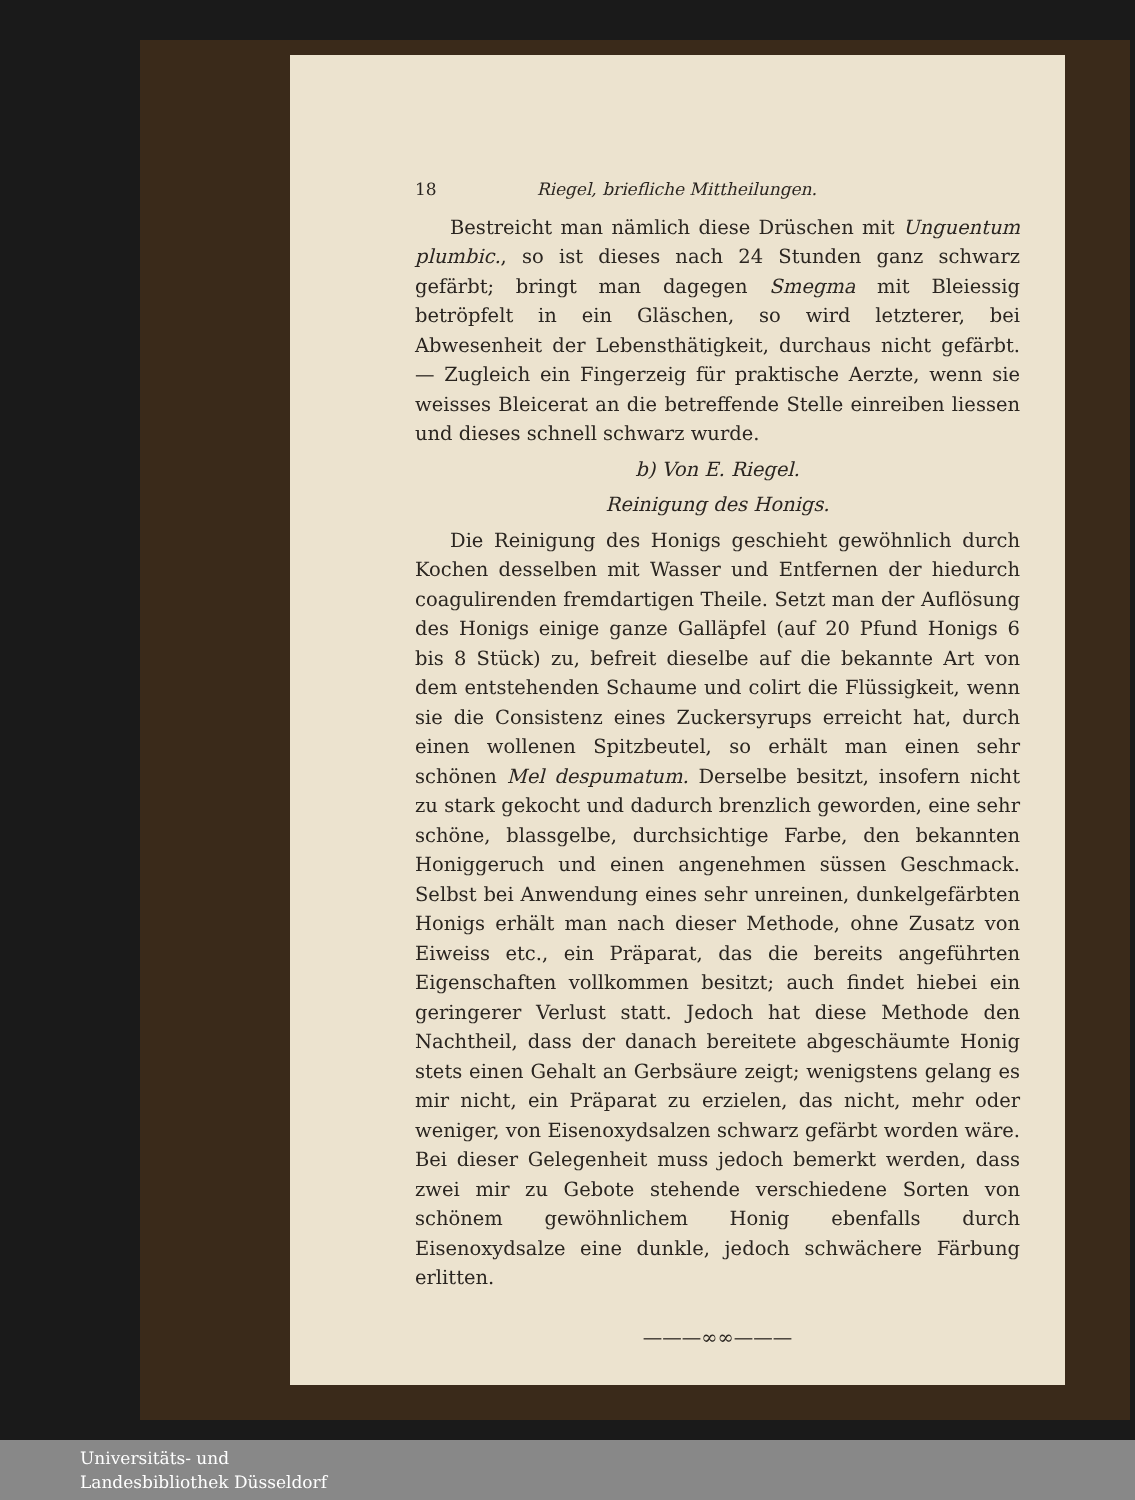18 Riegel, briefliche Mittheilungen.
Bestreicht man nämlich diese Drüschen mit Unguentum plumbic., so ist dieses nach 24 Stunden ganz schwarz gefärbt; bringt man dagegen Smegma mit Bleiessig betröpfelt in ein Gläschen, so wird letzterer, bei Abwesenheit der Lebensthätigkeit, durchaus nicht gefärbt. — Zugleich ein Fingerzeig für praktische Aerzte, wenn sie weisses Bleicerat an die betreffende Stelle einreiben liessen und dieses schnell schwarz wurde.
b) Von E. Riegel.
Reinigung des Honigs.
Die Reinigung des Honigs geschieht gewöhnlich durch Kochen desselben mit Wasser und Entfernen der hiedurch coagulirenden fremdartigen Theile. Setzt man der Auflösung des Honigs einige ganze Galläpfel (auf 20 Pfund Honigs 6 bis 8 Stück) zu, befreit dieselbe auf die bekannte Art von dem entstehenden Schaume und colirt die Flüssigkeit, wenn sie die Consistenz eines Zuckersyrups erreicht hat, durch einen wollenen Spitzbeutel, so erhält man einen sehr schönen Mel despumatum. Derselbe besitzt, insofern nicht zu stark gekocht und dadurch brenzlich geworden, eine sehr schöne, blassgelbe, durchsichtige Farbe, den bekannten Honiggeruch und einen angenehmen süssen Geschmack. Selbst bei Anwendung eines sehr unreinen, dunkelgefärbten Honigs erhält man nach dieser Methode, ohne Zusatz von Eiweiss etc., ein Präparat, das die bereits angeführten Eigenschaften vollkommen besitzt; auch findet hiebei ein geringerer Verlust statt. Jedoch hat diese Methode den Nachtheil, dass der danach bereitete abgeschäumte Honig stets einen Gehalt an Gerbsäure zeigt; wenigstens gelang es mir nicht, ein Präparat zu erzielen, das nicht, mehr oder weniger, von Eisenoxydsalzen schwarz gefärbt worden wäre. Bei dieser Gelegenheit muss jedoch bemerkt werden, dass zwei mir zu Gebote stehende verschiedene Sorten von schönem gewöhnlichem Honig ebenfalls durch Eisenoxydsalze eine dunkle, jedoch schwächere Färbung erlitten.
———∞∞———
Universitäts- und
Landesbibliothek Düsseldorf